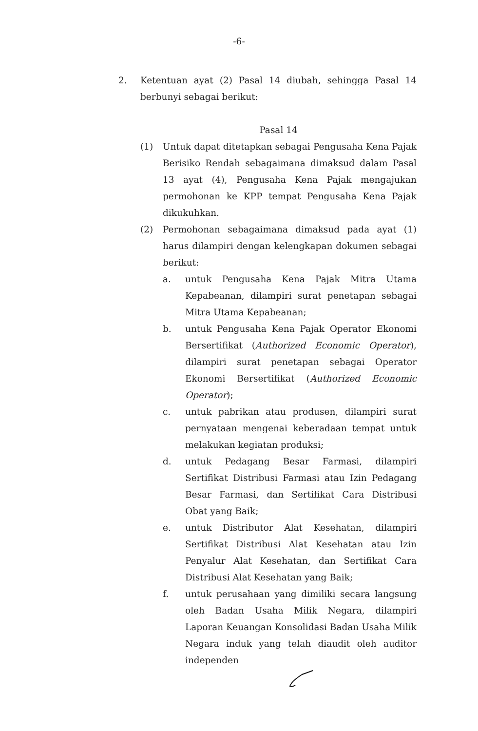-6-
2. Ketentuan ayat (2) Pasal 14 diubah, sehingga Pasal 14 berbunyi sebagai berikut:
Pasal 14
(1) Untuk dapat ditetapkan sebagai Pengusaha Kena Pajak Berisiko Rendah sebagaimana dimaksud dalam Pasal 13 ayat (4), Pengusaha Kena Pajak mengajukan permohonan ke KPP tempat Pengusaha Kena Pajak dikukuhkan.
(2) Permohonan sebagaimana dimaksud pada ayat (1) harus dilampiri dengan kelengkapan dokumen sebagai berikut:
a. untuk Pengusaha Kena Pajak Mitra Utama Kepabeanan, dilampiri surat penetapan sebagai Mitra Utama Kepabeanan;
b. untuk Pengusaha Kena Pajak Operator Ekonomi Bersertifikat (Authorized Economic Operator), dilampiri surat penetapan sebagai Operator Ekonomi Bersertifikat (Authorized Economic Operator);
c. untuk pabrikan atau produsen, dilampiri surat pernyataan mengenai keberadaan tempat untuk melakukan kegiatan produksi;
d. untuk Pedagang Besar Farmasi, dilampiri Sertifikat Distribusi Farmasi atau Izin Pedagang Besar Farmasi, dan Sertifikat Cara Distribusi Obat yang Baik;
e. untuk Distributor Alat Kesehatan, dilampiri Sertifikat Distribusi Alat Kesehatan atau Izin Penyalur Alat Kesehatan, dan Sertifikat Cara Distribusi Alat Kesehatan yang Baik;
f. untuk perusahaan yang dimiliki secara langsung oleh Badan Usaha Milik Negara, dilampiri Laporan Keuangan Konsolidasi Badan Usaha Milik Negara induk yang telah diaudit oleh auditor independen